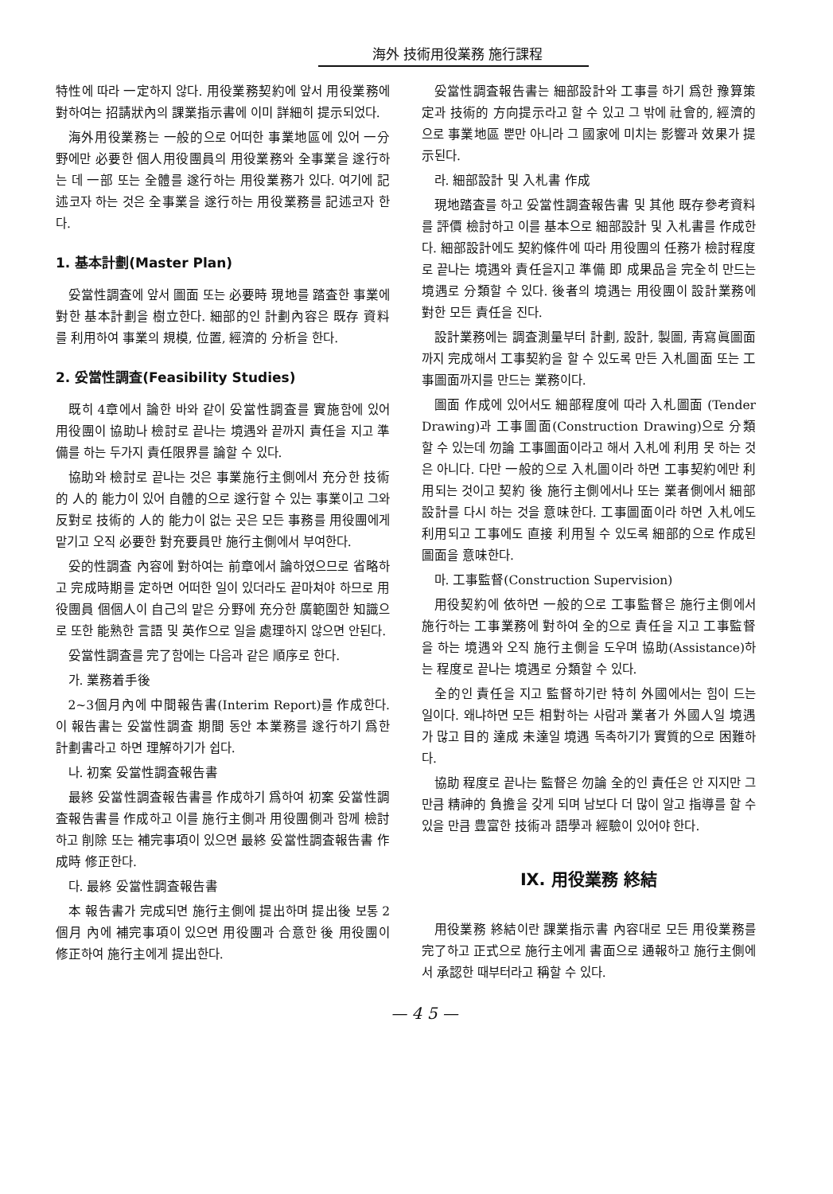海外 技術用役業務 施行課程
特性에 따라 一定하지 않다. 用役業務契約에 앞서 用役業務에 對하여는 招請狀內의 課業指示書에 이미 詳細히 提示되었다.
海外用役業務는 一般的으로 어떠한 事業地區에 있어 一分野에만 必要한 個人用役團員의 用役業務와 全事業을 遂行하는 데 一部 또는 全體를 遂行하는 用役業務가 있다. 여기에 記述코자 하는 것은 全事業을 遂行하는 用役業務를 記述코자 한다.
1. 基本計劃(Master Plan)
妥當性調査에 앞서 圖面 또는 必要時 現地를 踏査한 事業에 對한 基本計劃을 樹立한다. 細部的인 計劃內容은 既存 資料를 利用하여 事業의 規模, 位置, 經濟的 分析을 한다.
2. 妥當性調査(Feasibility Studies)
既히 4章에서 論한 바와 같이 妥當性調査를 實施함에 있어 用役團이 協助나 檢討로 끝나는 境遇와 끝까지 責任을 지고 準備를 하는 두가지 責任限界를 論할 수 있다.
協助와 檢討로 끝나는 것은 事業施行主側에서 充分한 技術的 人的 能力이 있어 自體的으로 遂行할 수 있는 事業이고 그와 反對로 技術的 人的 能力이 없는 곳은 모든 事務를 用役團에게 맡기고 오직 必要한 對充要員만 施行主側에서 부여한다.
妥的性調査 內容에 對하여는 前章에서 論하였으므로 省略하고 完成時期를 定하면 어떠한 일이 있더라도 끝마쳐야 하므로 用役團員 個個人이 自己의 맡은 分野에 充分한 廣範圍한 知識으로 또한 能熟한 言語 및 英作으로 일을 處理하지 않으면 안된다.
妥當性調査를 完了함에는 다음과 같은 順序로 한다.
가. 業務着手後
2~3個月內에 中間報告書(Interim Report)를 作成한다. 이 報告書는 妥當性調査 期間 동안 本業務를 遂行하기 爲한 計劃書라고 하면 理解하기가 쉽다.
나. 初案 妥當性調査報告書
最終 妥當性調査報告書를 作成하기 爲하여 初案 妥當性調査報告書를 作成하고 이를 施行主側과 用役團側과 함께 檢討하고 削除 또는 補完事項이 있으면 最終 妥當性調査報告書 作成時 修正한다.
다. 最終 妥當性調査報告書
本 報告書가 完成되면 施行主側에 提出하며 提出後 보통 2個月 內에 補完事項이 있으면 用役團과 合意한 後 用役團이 修正하여 施行主에게 提出한다.
妥當性調査報告書는 細部設計와 工事를 하기 爲한 豫算策定과 技術的 方向提示라고 할 수 있고 그 밖에 社會的, 經濟的으로 事業地區 뿐만 아니라 그 國家에 미치는 影響과 效果가 提示된다.
라. 細部設計 및 入札書 作成
現地踏査를 하고 妥當性調査報告書 및 其他 既存參考資料를 評價 檢討하고 이를 基本으로 細部設計 및 入札書를 作成한다. 細部設計에도 契約條件에 따라 用役團의 任務가 檢討程度로 끝나는 境遇와 責任을지고 準備 即 成果品을 完全히 만드는 境遇로 分類할 수 있다. 後者의 境遇는 用役團이 設計業務에 對한 모든 責任을 진다.
設計業務에는 調査測量부터 計劃, 設計, 製圖, 靑寫眞圖面까지 完成해서 工事契約을 할 수 있도록 만든 入札圖面 또는 工事圖面까지를 만드는 業務이다.
圖面 作成에 있어서도 細部程度에 따라 入札圖面 (Tender Drawing)과 工事圖面(Construction Drawing)으로 分類할 수 있는데 勿論 工事圖面이라고 해서 入札에 利用 못 하는 것은 아니다. 다만 一般的으로 入札圖이라 하면 工事契約에만 利用되는 것이고 契約 後 施行主側에서나 또는 業者側에서 細部設計를 다시 하는 것을 意味한다. 工事圖面이라 하면 入札에도 利用되고 工事에도 直接 利用될 수 있도록 細部的으로 作成된 圖面을 意味한다.
마. 工事監督(Construction Supervision)
用役契約에 依하면 一般的으로 工事監督은 施行主側에서 施行하는 工事業務에 對하여 全的으로 責任을 지고 工事監督을 하는 境遇와 오직 施行主側을 도우며 協助(Assistance)하는 程度로 끝나는 境遇로 分類할 수 있다.
全的인 責任을 지고 監督하기란 特히 外國에서는 힘이 드는 일이다. 왜냐하면 모든 相對하는 사람과 業者가 外國人일 境遇가 많고 目的 達成 未達일 境遇 독촉하기가 實質的으로 困難하다.
協助 程度로 끝나는 監督은 勿論 全的인 責任은 안 지지만 그만큼 精神的 負擔을 갖게 되며 남보다 더 많이 알고 指導를 할 수 있을 만큼 豊富한 技術과 語學과 經驗이 있어야 한다.
Ⅸ. 用役業務 終結
用役業務 終結이란 課業指示書 內容대로 모든 用役業務를 完了하고 正式으로 施行主에게 書面으로 通報하고 施行主側에서 承認한 때부터라고 稱할 수 있다.
— 4 5 —